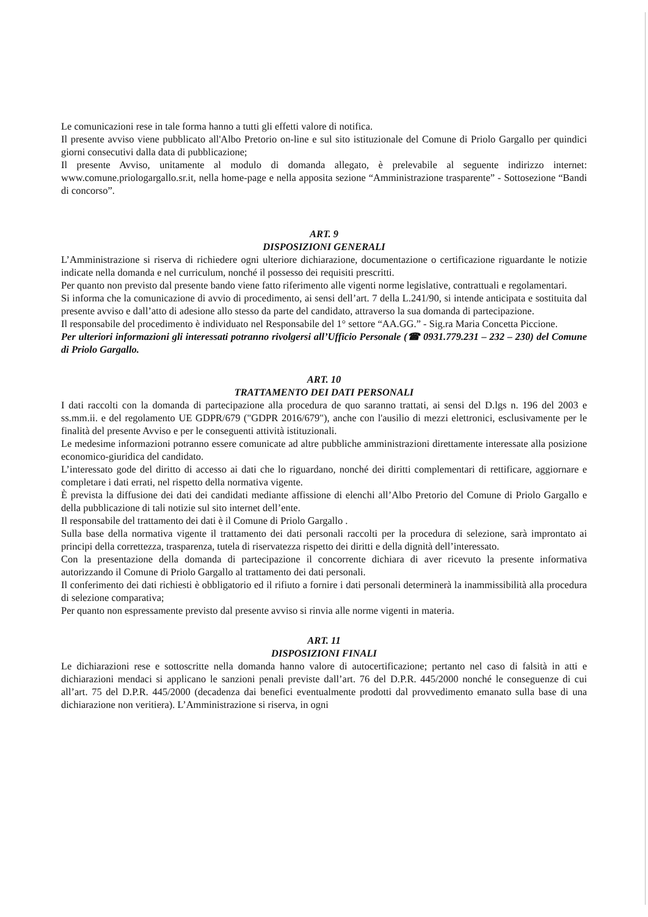Le comunicazioni rese in tale forma hanno a tutti gli effetti valore di notifica.
Il presente avviso viene pubblicato all'Albo Pretorio on-line e sul sito istituzionale del Comune di Priolo Gargallo per quindici giorni consecutivi dalla data di pubblicazione;
Il presente Avviso, unitamente al modulo di domanda allegato, è prelevabile al seguente indirizzo internet: www.comune.priologargallo.sr.it, nella home-page e nella apposita sezione “Amministrazione trasparente” - Sottosezione “Bandi di concorso”.
ART. 9
DISPOSIZIONI GENERALI
L’Amministrazione si riserva di richiedere ogni ulteriore dichiarazione, documentazione o certificazione riguardante le notizie indicate nella domanda e nel curriculum, nonché il possesso dei requisiti prescritti.
Per quanto non previsto dal presente bando viene fatto riferimento alle vigenti norme legislative, contrattuali e regolamentari.
Si informa che la comunicazione di avvio di procedimento, ai sensi dell’art. 7 della L.241/90, si intende anticipata e sostituita dal presente avviso e dall’atto di adesione allo stesso da parte del candidato, attraverso la sua domanda di partecipazione.
Il responsabile del procedimento è individuato nel Responsabile del 1° settore “AA.GG.” - Sig.ra Maria Concetta Piccione.
Per ulteriori informazioni gli interessati potranno rivolgersi all’Ufficio Personale (☎ 0931.779.231 – 232 – 230) del Comune di Priolo Gargallo.
ART. 10
TRATTAMENTO DEI DATI PERSONALI
I dati raccolti con la domanda di partecipazione alla procedura de quo saranno trattati, ai sensi del D.lgs n. 196 del 2003 e ss.mm.ii. e del regolamento UE GDPR/679 ("GDPR 2016/679"), anche con l'ausilio di mezzi elettronici, esclusivamente per le finalità del presente Avviso e per le conseguenti attività istituzionali.
Le medesime informazioni potranno essere comunicate ad altre pubbliche amministrazioni direttamente interessate alla posizione economico-giuridica del candidato.
L’interessato gode del diritto di accesso ai dati che lo riguardano, nonché dei diritti complementari di rettificare, aggiornare e completare i dati errati, nel rispetto della normativa vigente.
È prevista la diffusione dei dati dei candidati mediante affissione di elenchi all’Albo Pretorio del Comune di Priolo Gargallo e della pubblicazione di tali notizie sul sito internet dell’ente.
Il responsabile del trattamento dei dati è il Comune di Priolo Gargallo .
Sulla base della normativa vigente il trattamento dei dati personali raccolti per la procedura di selezione, sarà improntato ai principi della correttezza, trasparenza, tutela di riservatezza rispetto dei diritti e della dignità dell’interessato.
Con la presentazione della domanda di partecipazione il concorrente dichiara di aver ricevuto la presente informativa autorizzando il Comune di Priolo Gargallo al trattamento dei dati personali.
Il conferimento dei dati richiesti è obbligatorio ed il rifiuto a fornire i dati personali determinerà la inammissibilità alla procedura di selezione comparativa;
Per quanto non espressamente previsto dal presente avviso si rinvia alle norme vigenti in materia.
ART. 11
DISPOSIZIONI FINALI
Le dichiarazioni rese e sottoscritte nella domanda hanno valore di autocertificazione; pertanto nel caso di falsità in atti e dichiarazioni mendaci si applicano le sanzioni penali previste dall’art. 76 del D.P.R. 445/2000 nonché le conseguenze di cui all’art. 75 del D.P.R. 445/2000 (decadenza dai benefici eventualmente prodotti dal provvedimento emanato sulla base di una dichiarazione non veritiera). L’Amministrazione si riserva, in ogni